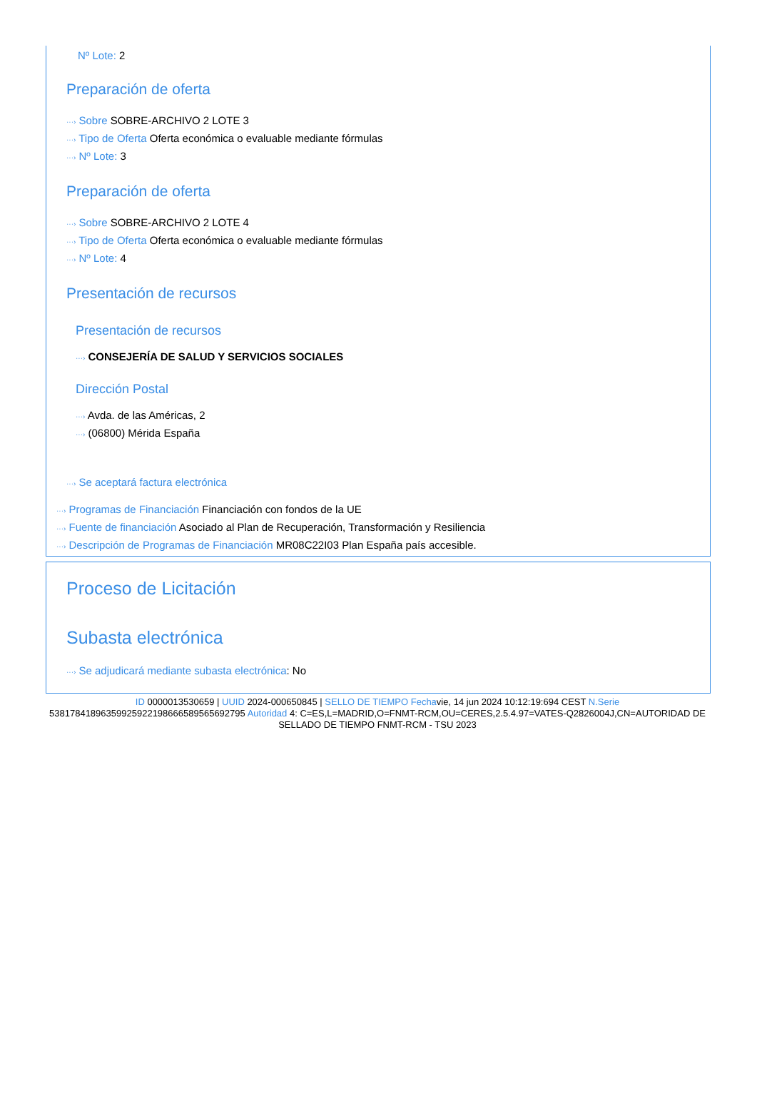Nº Lote: 2
Preparación de oferta
···› Sobre SOBRE-ARCHIVO 2 LOTE 3
···› Tipo de Oferta Oferta económica o evaluable mediante fórmulas
···› Nº Lote: 3
Preparación de oferta
···› Sobre SOBRE-ARCHIVO 2 LOTE 4
···› Tipo de Oferta Oferta económica o evaluable mediante fórmulas
···› Nº Lote: 4
Presentación de recursos
Presentación de recursos
···› CONSEJERÍA DE SALUD Y SERVICIOS SOCIALES
Dirección Postal
···› Avda. de las Américas, 2
···› (06800) Mérida España
···› Se aceptará factura electrónica
···› Programas de Financiación Financiación con fondos de la UE
···› Fuente de financiación Asociado al Plan de Recuperación, Transformación y Resiliencia
···› Descripción de Programas de Financiación MR08C22I03 Plan España país accesible.
Proceso de Licitación
Subasta electrónica
···› Se adjudicará mediante subasta electrónica: No
ID 0000013530659 | UUID 2024-000650845 | SELLO DE TIEMPO Fechavie, 14 jun 2024 10:12:19:694 CEST N.Serie 538178418963599259221986665895656927​95 Autoridad 4: C=ES,L=MADRID,O=FNMT-RCM,OU=CERES,2.5.4.97=VATES-Q2826004J,CN=AUTORIDAD DE SELLADO DE TIEMPO FNMT-RCM - TSU 2023